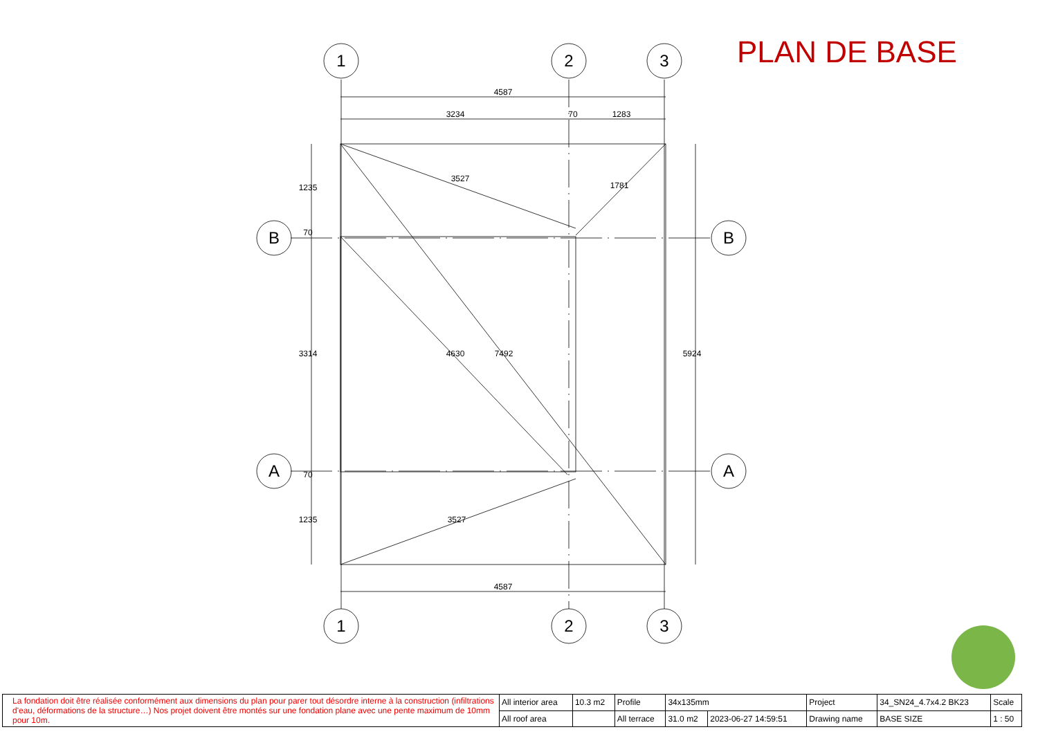1
2
3
1
2
3
B
B
A
A
4587
3234
70
1283
4587
3527
1781
4630
7492
3527
1235
70
3314
70
1235
5924
PLAN DE BASE
| La fondation doit être réalisée conformément aux dimensions du plan pour parer tout désordre interne à la construction (infiltrations d'eau, déformations de la structure…) Nos projet doivent être montés sur une fondation plane avec une pente maximum de 10mm pour 10m. | All interior area | 10.3 m2 | Profile | 34x135mm | | Project | 34_SN24_4.7x4.2 BK23 | Scale |
| | All roof area | | All terrace | 31.0 m2 | 2023-06-27 14:59:51 | Drawing name | BASE SIZE | 1 : 50 |